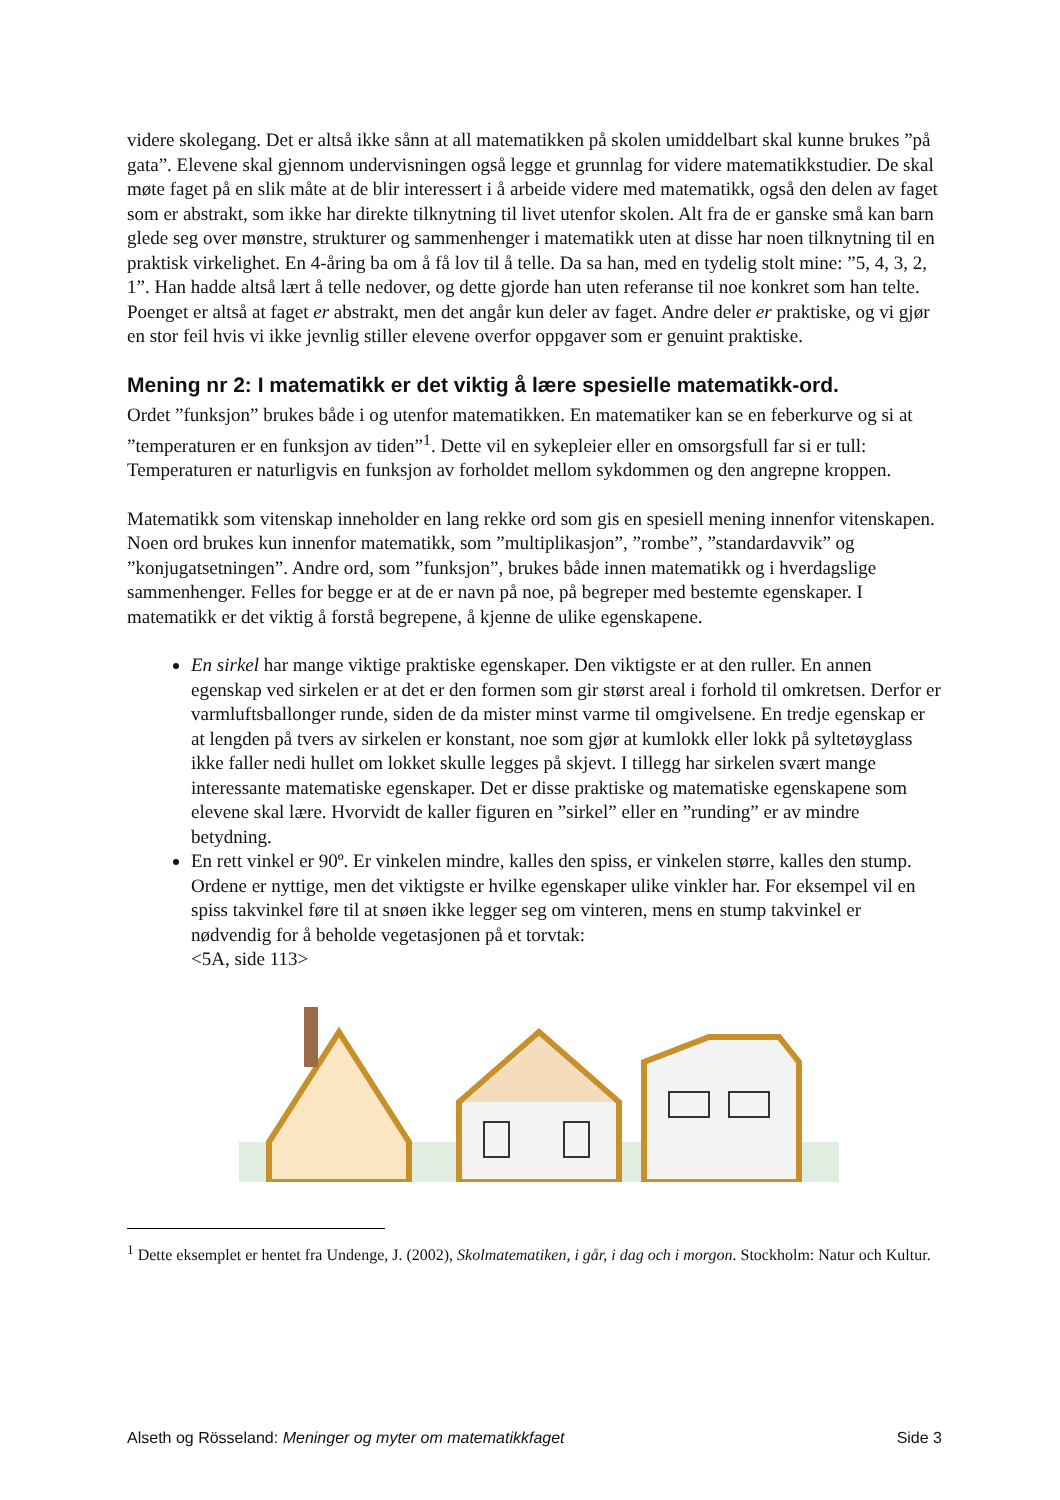videre skolegang. Det er altså ikke sånn at all matematikken på skolen umiddelbart skal kunne brukes ”på gata”. Elevene skal gjennom undervisningen også legge et grunnlag for videre matematikkstudier. De skal møte faget på en slik måte at de blir interessert i å arbeide videre med matematikk, også den delen av faget som er abstrakt, som ikke har direkte tilknytning til livet utenfor skolen. Alt fra de er ganske små kan barn glede seg over mønstre, strukturer og sammenhenger i matematikk uten at disse har noen tilknytning til en praktisk virkelighet. En 4-åring ba om å få lov til å telle. Da sa han, med en tydelig stolt mine: ”5, 4, 3, 2, 1”. Han hadde altså lært å telle nedover, og dette gjorde han uten referanse til noe konkret som han telte. Poenget er altså at faget er abstrakt, men det angår kun deler av faget. Andre deler er praktiske, og vi gjør en stor feil hvis vi ikke jevnlig stiller elevene overfor oppgaver som er genuint praktiske.
Mening nr 2: I matematikk er det viktig å lære spesielle matematikk-ord.
Ordet ”funksjon” brukes både i og utenfor matematikken. En matematiker kan se en feberkurve og si at ”temperaturen er en funksjon av tiden”<sup>1</sup>. Dette vil en sykepleier eller en omsorgsfull far si er tull: Temperaturen er naturligvis en funksjon av forholdet mellom sykdommen og den angrepne kroppen.
Matematikk som vitenskap inneholder en lang rekke ord som gis en spesiell mening innenfor vitenskapen. Noen ord brukes kun innenfor matematikk, som ”multiplikasjon”, ”rombe”, ”standardavvik” og ”konjugatsetningen”. Andre ord, som ”funksjon”, brukes både innen matematikk og i hverdagslige sammenhenger. Felles for begge er at de er navn på noe, på begreper med bestemte egenskaper. I matematikk er det viktig å forstå begrepene, å kjenne de ulike egenskapene.
En sirkel har mange viktige praktiske egenskaper. Den viktigste er at den ruller. En annen egenskap ved sirkelen er at det er den formen som gir størst areal i forhold til omkretsen. Derfor er varmluftsballonger runde, siden de da mister minst varme til omgivelsene. En tredje egenskap er at lengden på tvers av sirkelen er konstant, noe som gjør at kumlokk eller lokk på syltetøyglass ikke faller nedi hullet om lokket skulle legges på skjevt. I tillegg har sirkelen svært mange interessante matematiske egenskaper. Det er disse praktiske og matematiske egenskapene som elevene skal lære. Hvorvidt de kaller figuren en ”sirkel” eller en ”runding” er av mindre betydning.
En rett vinkel er 90º. Er vinkelen mindre, kalles den spiss, er vinkelen større, kalles den stump. Ordene er nyttige, men det viktigste er hvilke egenskaper ulike vinkler har. For eksempel vil en spiss takvinkel føre til at snøen ikke legger seg om vinteren, mens en stump takvinkel er nødvendig for å beholde vegetasjonen på et torvtak:
<5A, side 113>
<sup>1</sup> Dette eksemplet er hentet fra Undenge, J. (2002), Skolmatematiken, i går, i dag och i morgon. Stockholm: Natur och Kultur.
Alseth og Rösseland: Meninger og myter om matematikkfaget Side 3